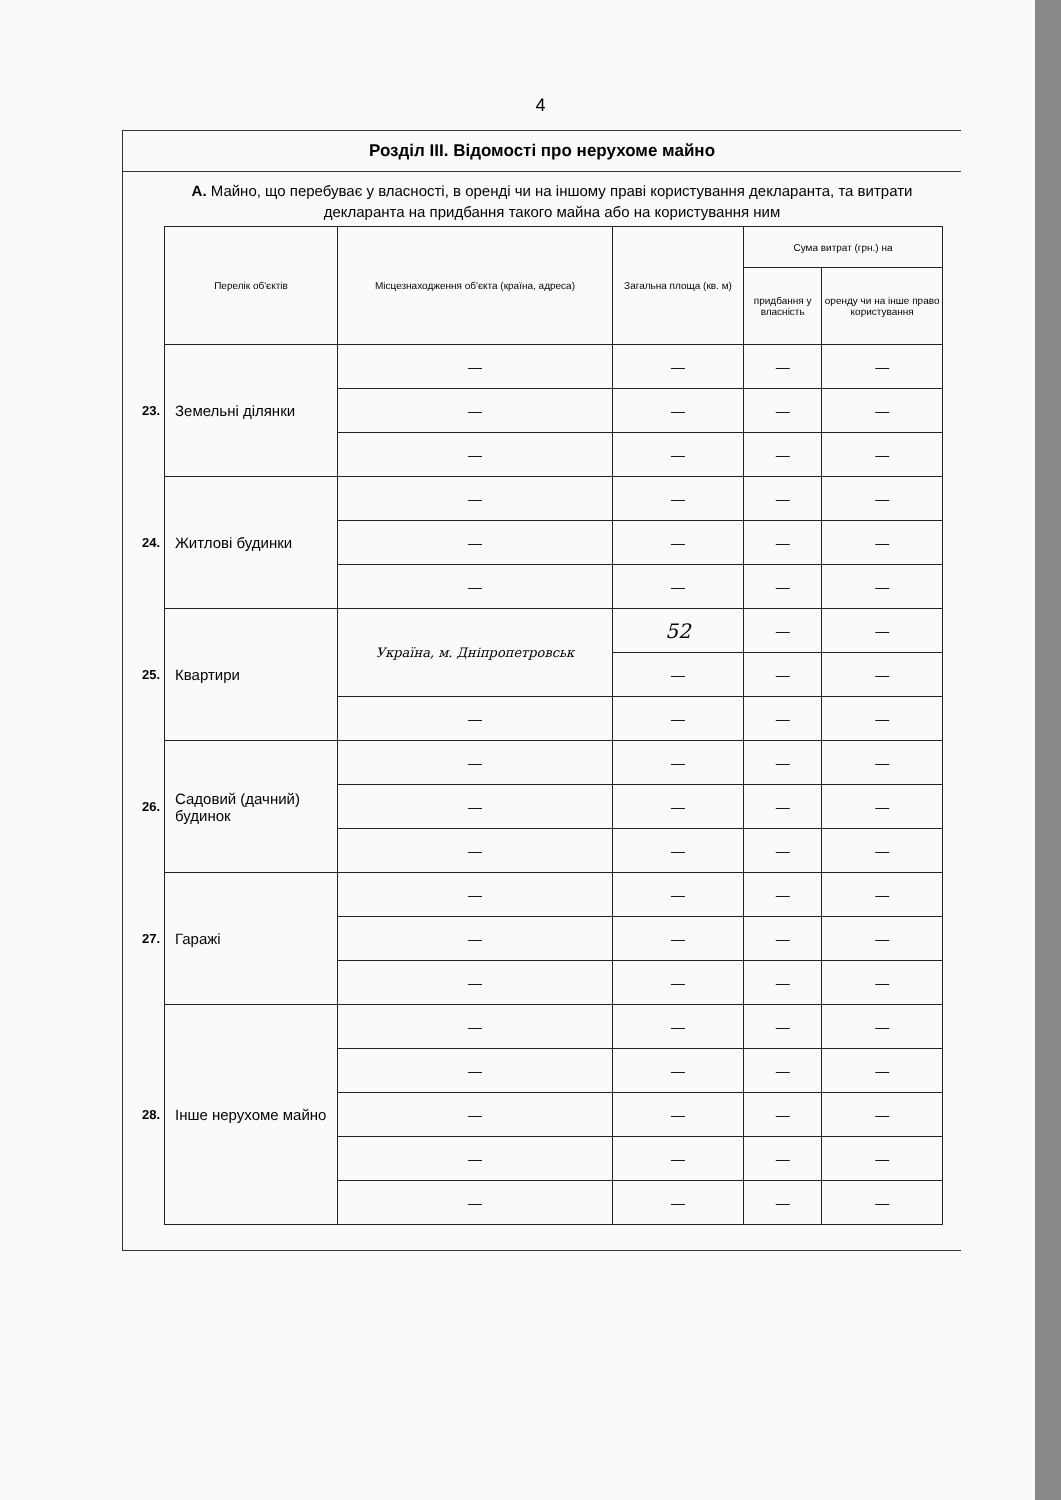4
Розділ ІІІ. Відомості про нерухоме майно
А. Майно, що перебуває у власності, в оренді чи на іншому праві користування декларанта, та витрати декларанта на придбання такого майна або на користування ним
| | Перелік об'єктів | Місцезнаходження об'єкта (країна, адреса) | Загальна площа (кв. м) | Сума витрат (грн.) на | |
| | | | | придбання у власність | оренду чи на інше право користування |
| 23. | Земельні ділянки | — | — | — | — |
| | | — | — | — | — |
| | | — | — | — | — |
| 24. | Житлові будинки | — | — | — | — |
| | | — | — | — | — |
| | | — | — | — | — |
| 25. | Квартири | Україна, м. Дніпропетровськ | 52 | — | — |
| | | | — | — | — |
| | | — | — | — | — |
| 26. | Садовий (дачний) будинок | — | — | — | — |
| | | — | — | — | — |
| | | — | — | — | — |
| 27. | Гаражі | — | — | — | — |
| | | — | — | — | — |
| | | — | — | — | — |
| 28. | Інше нерухоме майно | — | — | — | — |
| | | — | — | — | — |
| | | — | — | — | — |
| | | — | — | — | — |
| | | — | — | — | — |